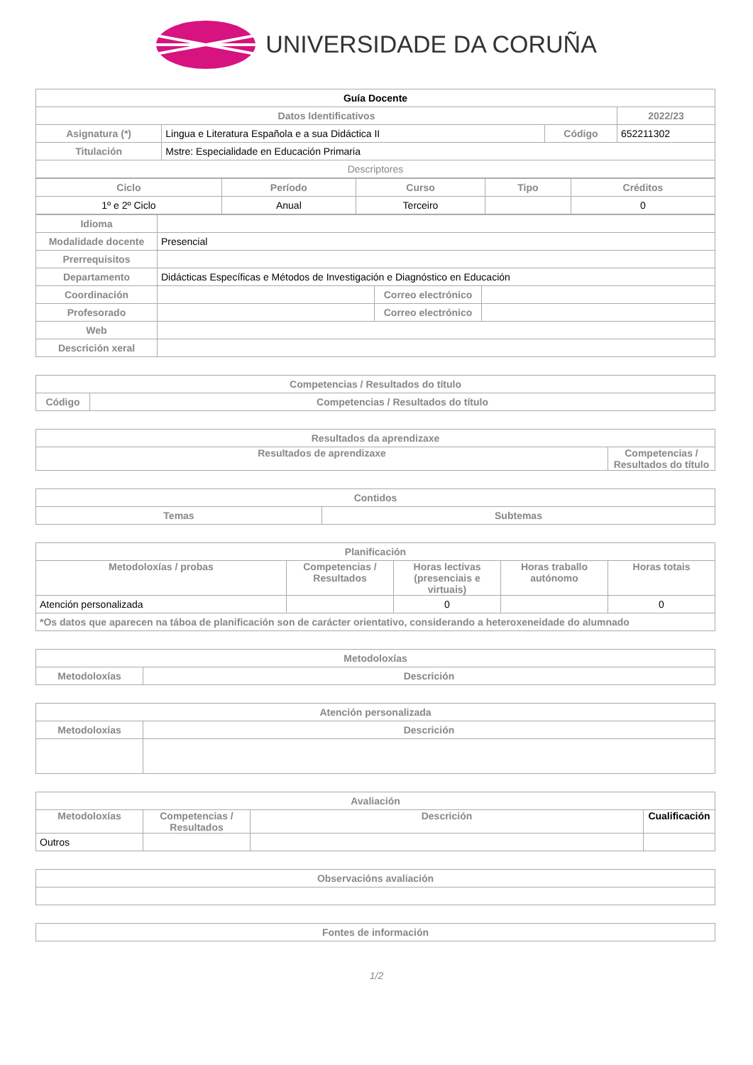UNIVERSIDADE DA CORUÑA
| Guía Docente | | | |
| --- | --- | --- | --- |
| Datos Identificativos | | | 2022/23 |
| Asignatura (*) | Lingua e Literatura Española e a sua Didáctica II | Código | 652211302 |
| Titulación | Mstre: Especialidade en Educación Primaria | | |
| Descriptores | | | |
| Ciclo | Período | Curso | Tipo | Créditos |
| --- | --- | --- | --- | --- |
| 1º e 2º Ciclo | Anual | Terceiro | | 0 |
| Idioma | | | |
| Modalidade docente | Presencial | | |
| Prerrequisitos | | | |
| Departamento | Didácticas Específicas e Métodos de Investigación e Diagnóstico en Educación | | |
| Coordinación | | Correo electrónico | |
| Profesorado | | Correo electrónico | |
| Web | | | |
| Descrición xeral | | | |
| Competencias / Resultados do título | |
| --- | --- |
| Código | Competencias / Resultados do título |
| Resultados da aprendizaxe | |
| --- | --- |
| Resultados de aprendizaxe | Competencias / Resultados do título |
| Contidos | |
| --- | --- |
| Temas | Subtemas |
| Planificación | | | | |
| --- | --- | --- | --- | --- |
| Metodoloxías / probas | Competencias / Resultados | Horas lectivas (presenciais e virtuais) | Horas traballo autónomo | Horas totais |
| Atención personalizada | | 0 | | 0 |
| *Os datos que aparecen na táboa de planificación son de carácter orientativo, considerando a heteroxeneidade do alumnado | | | | |
| Metodoloxías | |
| --- | --- |
| Metodoloxías | Descrición |
| Atención personalizada | |
| --- | --- |
| Metodoloxías | Descrición |
| Avaliación | | | |
| --- | --- | --- | --- |
| Metodoloxías | Competencias / Resultados | Descrición | Cualificación |
| Outros | | | |
| Observacións avaliación |
| --- |
| Fontes de información |
| --- |
1/2